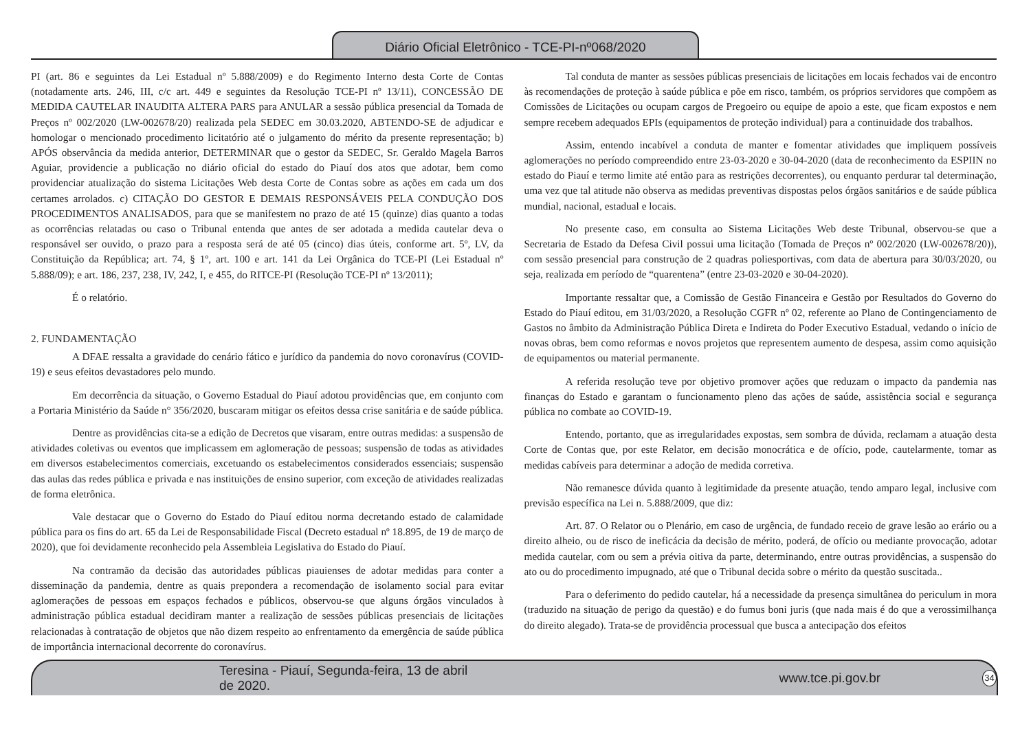Diário Oficial Eletrônico - TCE-PI-nº068/2020
PI (art. 86 e seguintes da Lei Estadual nº 5.888/2009) e do Regimento Interno desta Corte de Contas (notadamente arts. 246, III, c/c art. 449 e seguintes da Resolução TCE-PI nº 13/11), CONCESSÃO DE MEDIDA CAUTELAR INAUDITA ALTERA PARS para ANULAR a sessão pública presencial da Tomada de Preços nº 002/2020 (LW-002678/20) realizada pela SEDEC em 30.03.2020, ABTENDO-SE de adjudicar e homologar o mencionado procedimento licitatório até o julgamento do mérito da presente representação; b) APÓS observância da medida anterior, DETERMINAR que o gestor da SEDEC, Sr. Geraldo Magela Barros Aguiar, providencie a publicação no diário oficial do estado do Piauí dos atos que adotar, bem como providenciar atualização do sistema Licitações Web desta Corte de Contas sobre as ações em cada um dos certames arrolados. c) CITAÇÃO DO GESTOR E DEMAIS RESPONSÁVEIS PELA CONDUÇÃO DOS PROCEDIMENTOS ANALISADOS, para que se manifestem no prazo de até 15 (quinze) dias quanto a todas as ocorrências relatadas ou caso o Tribunal entenda que antes de ser adotada a medida cautelar deva o responsável ser ouvido, o prazo para a resposta será de até 05 (cinco) dias úteis, conforme art. 5º, LV, da Constituição da República; art. 74, § 1º, art. 100 e art. 141 da Lei Orgânica do TCE-PI (Lei Estadual nº 5.888/09); e art. 186, 237, 238, IV, 242, I, e 455, do RITCE-PI (Resolução TCE-PI nº 13/2011);
É o relatório.
2. FUNDAMENTAÇÃO
A DFAE ressalta a gravidade do cenário fático e jurídico da pandemia do novo coronavírus (COVID-19) e seus efeitos devastadores pelo mundo.
Em decorrência da situação, o Governo Estadual do Piauí adotou providências que, em conjunto com a Portaria Ministério da Saúde n° 356/2020, buscaram mitigar os efeitos dessa crise sanitária e de saúde pública.
Dentre as providências cita-se a edição de Decretos que visaram, entre outras medidas: a suspensão de atividades coletivas ou eventos que implicassem em aglomeração de pessoas; suspensão de todas as atividades em diversos estabelecimentos comerciais, excetuando os estabelecimentos considerados essenciais; suspensão das aulas das redes pública e privada e nas instituições de ensino superior, com exceção de atividades realizadas de forma eletrônica.
Vale destacar que o Governo do Estado do Piauí editou norma decretando estado de calamidade pública para os fins do art. 65 da Lei de Responsabilidade Fiscal (Decreto estadual nº 18.895, de 19 de março de 2020), que foi devidamente reconhecido pela Assembleia Legislativa do Estado do Piauí.
Na contramão da decisão das autoridades públicas piauienses de adotar medidas para conter a disseminação da pandemia, dentre as quais prepondera a recomendação de isolamento social para evitar aglomerações de pessoas em espaços fechados e públicos, observou-se que alguns órgãos vinculados à administração pública estadual decidiram manter a realização de sessões públicas presenciais de licitações relacionadas à contratação de objetos que não dizem respeito ao enfrentamento da emergência de saúde pública de importância internacional decorrente do coronavírus.
Tal conduta de manter as sessões públicas presenciais de licitações em locais fechados vai de encontro às recomendações de proteção à saúde pública e põe em risco, também, os próprios servidores que compõem as Comissões de Licitações ou ocupam cargos de Pregoeiro ou equipe de apoio a este, que ficam expostos e nem sempre recebem adequados EPIs (equipamentos de proteção individual) para a continuidade dos trabalhos.
Assim, entendo incabível a conduta de manter e fomentar atividades que impliquem possíveis aglomerações no período compreendido entre 23-03-2020 e 30-04-2020 (data de reconhecimento da ESPIIN no estado do Piauí e termo limite até então para as restrições decorrentes), ou enquanto perdurar tal determinação, uma vez que tal atitude não observa as medidas preventivas dispostas pelos órgãos sanitários e de saúde pública mundial, nacional, estadual e locais.
No presente caso, em consulta ao Sistema Licitações Web deste Tribunal, observou-se que a Secretaria de Estado da Defesa Civil possui uma licitação (Tomada de Preços nº 002/2020 (LW-002678/20)), com sessão presencial para construção de 2 quadras poliesportivas, com data de abertura para 30/03/2020, ou seja, realizada em período de “quarentena” (entre 23-03-2020 e 30-04-2020).
Importante ressaltar que, a Comissão de Gestão Financeira e Gestão por Resultados do Governo do Estado do Piauí editou, em 31/03/2020, a Resolução CGFR nº 02, referente ao Plano de Contingenciamento de Gastos no âmbito da Administração Pública Direta e Indireta do Poder Executivo Estadual, vedando o início de novas obras, bem como reformas e novos projetos que representem aumento de despesa, assim como aquisição de equipamentos ou material permanente.
A referida resolução teve por objetivo promover ações que reduzam o impacto da pandemia nas finanças do Estado e garantam o funcionamento pleno das ações de saúde, assistência social e segurança pública no combate ao COVID-19.
Entendo, portanto, que as irregularidades expostas, sem sombra de dúvida, reclamam a atuação desta Corte de Contas que, por este Relator, em decisão monocrática e de ofício, pode, cautelarmente, tomar as medidas cabíveis para determinar a adoção de medida corretiva.
Não remanesce dúvida quanto à legitimidade da presente atuação, tendo amparo legal, inclusive com previsão específica na Lei n. 5.888/2009, que diz:
Art. 87. O Relator ou o Plenário, em caso de urgência, de fundado receio de grave lesão ao erário ou a direito alheio, ou de risco de ineficácia da decisão de mérito, poderá, de ofício ou mediante provocação, adotar medida cautelar, com ou sem a prévia oitiva da parte, determinando, entre outras providências, a suspensão do ato ou do procedimento impugnado, até que o Tribunal decida sobre o mérito da questão suscitada..
Para o deferimento do pedido cautelar, há a necessidade da presença simultânea do periculum in mora (traduzido na situação de perigo da questão) e do fumus boni juris (que nada mais é do que a verossimilhança do direito alegado). Trata-se de providência processual que busca a antecipação dos efeitos
Teresina - Piauí, Segunda-feira, 13 de abril de 2020. www.tce.pi.gov.br 34